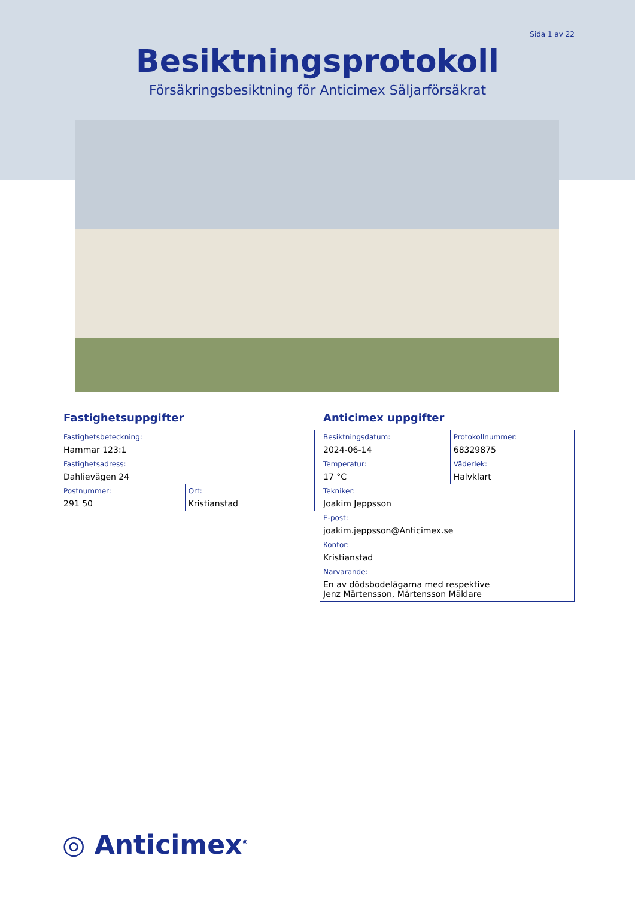Sida 1 av 22
Besiktningsprotokoll
Försäkringsbesiktning för Anticimex Säljarförsäkrat
Fastighetsuppgifter
| Fastighetsbeteckning: Hammar 123:1 | |
| Fastighetsadress: Dahlievägen 24 | |
| Postnummer: 291 50 | Ort: Kristianstad |
Anticimex uppgifter
| Besiktningsdatum: 2024-06-14 | Protokollnummer: 68329875 |
| Temperatur: 17 °C | Väderlek: Halvklart |
| Tekniker: Joakim Jeppsson | |
| E-post: joakim.jeppsson@Anticimex.se | |
| Kontor: Kristianstad | |
| Närvarande: En av dödsbodelägarna med respektive Jenz Mårtensson, Mårtensson Mäklare | |
◎ Anticimex<sup>®</sup>